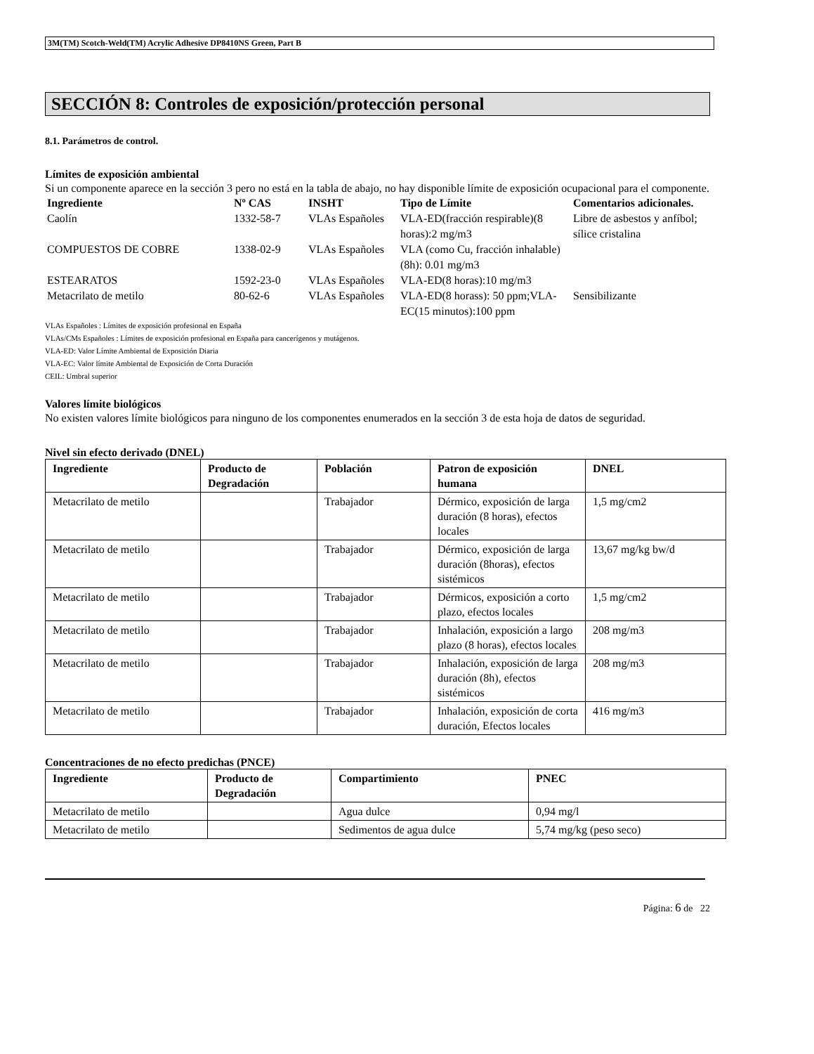3M(TM) Scotch-Weld(TM) Acrylic Adhesive DP8410NS Green, Part B
SECCIÓN 8: Controles de exposición/protección personal
8.1. Parámetros de control.
Límites de exposición ambiental
Si un componente aparece en la sección 3 pero no está en la tabla de abajo, no hay disponible límite de exposición ocupacional para el componente.
| Ingrediente | Nº CAS | INSHT | Tipo de Límite | Comentarios adicionales. |
| --- | --- | --- | --- | --- |
| Caolín | 1332-58-7 | VLAs Españoles | VLA-ED(fracción respirable)(8 horas):2 mg/m3 | Libre de asbestos y anfíbol; sílice cristalina |
| COMPUESTOS DE COBRE | 1338-02-9 | VLAs Españoles | VLA (como Cu, fracción inhalable)(8h): 0.01 mg/m3 | |
| ESTEARATOS | 1592-23-0 | VLAs Españoles | VLA-ED(8 horas):10 mg/m3 | |
| Metacrilato de metilo | 80-62-6 | VLAs Españoles | VLA-ED(8 horass): 50 ppm;VLA-EC(15 minutos):100 ppm | Sensibilizante |
VLAs Españoles : Límites de exposición profesional en España
VLAs/CMs Españoles : Límites de exposición profesional en España para cancerígenos y mutágenos.
VLA-ED: Valor Límite Ambiental de Exposición Diaria
VLA-EC: Valor límite Ambiental de Exposición de Corta Duración
CEIL: Umbral superior
Valores límite biológicos
No existen valores límite biológicos para ninguno de los componentes enumerados en la sección 3 de esta hoja de datos de seguridad.
Nivel sin efecto derivado (DNEL)
| Ingrediente | Producto de Degradación | Población | Patron de exposición humana | DNEL |
| --- | --- | --- | --- | --- |
| Metacrilato de metilo | | Trabajador | Dérmico, exposición de larga duración (8 horas), efectos locales | 1,5 mg/cm2 |
| Metacrilato de metilo | | Trabajador | Dérmico, exposición de larga duración (8horas), efectos sistémicos | 13,67 mg/kg bw/d |
| Metacrilato de metilo | | Trabajador | Dérmicos, exposición a corto plazo, efectos locales | 1,5 mg/cm2 |
| Metacrilato de metilo | | Trabajador | Inhalación, exposición a largo plazo (8 horas), efectos locales | 208 mg/m3 |
| Metacrilato de metilo | | Trabajador | Inhalación, exposición de larga duración (8h), efectos sistémicos | 208 mg/m3 |
| Metacrilato de metilo | | Trabajador | Inhalación, exposición de corta duración, Efectos locales | 416 mg/m3 |
Concentraciones de no efecto predichas (PNCE)
| Ingrediente | Producto de Degradación | Compartimiento | PNEC |
| --- | --- | --- | --- |
| Metacrilato de metilo | | Agua dulce | 0,94 mg/l |
| Metacrilato de metilo | | Sedimentos de agua dulce | 5,74 mg/kg (peso seco) |
Página: 6 de 22